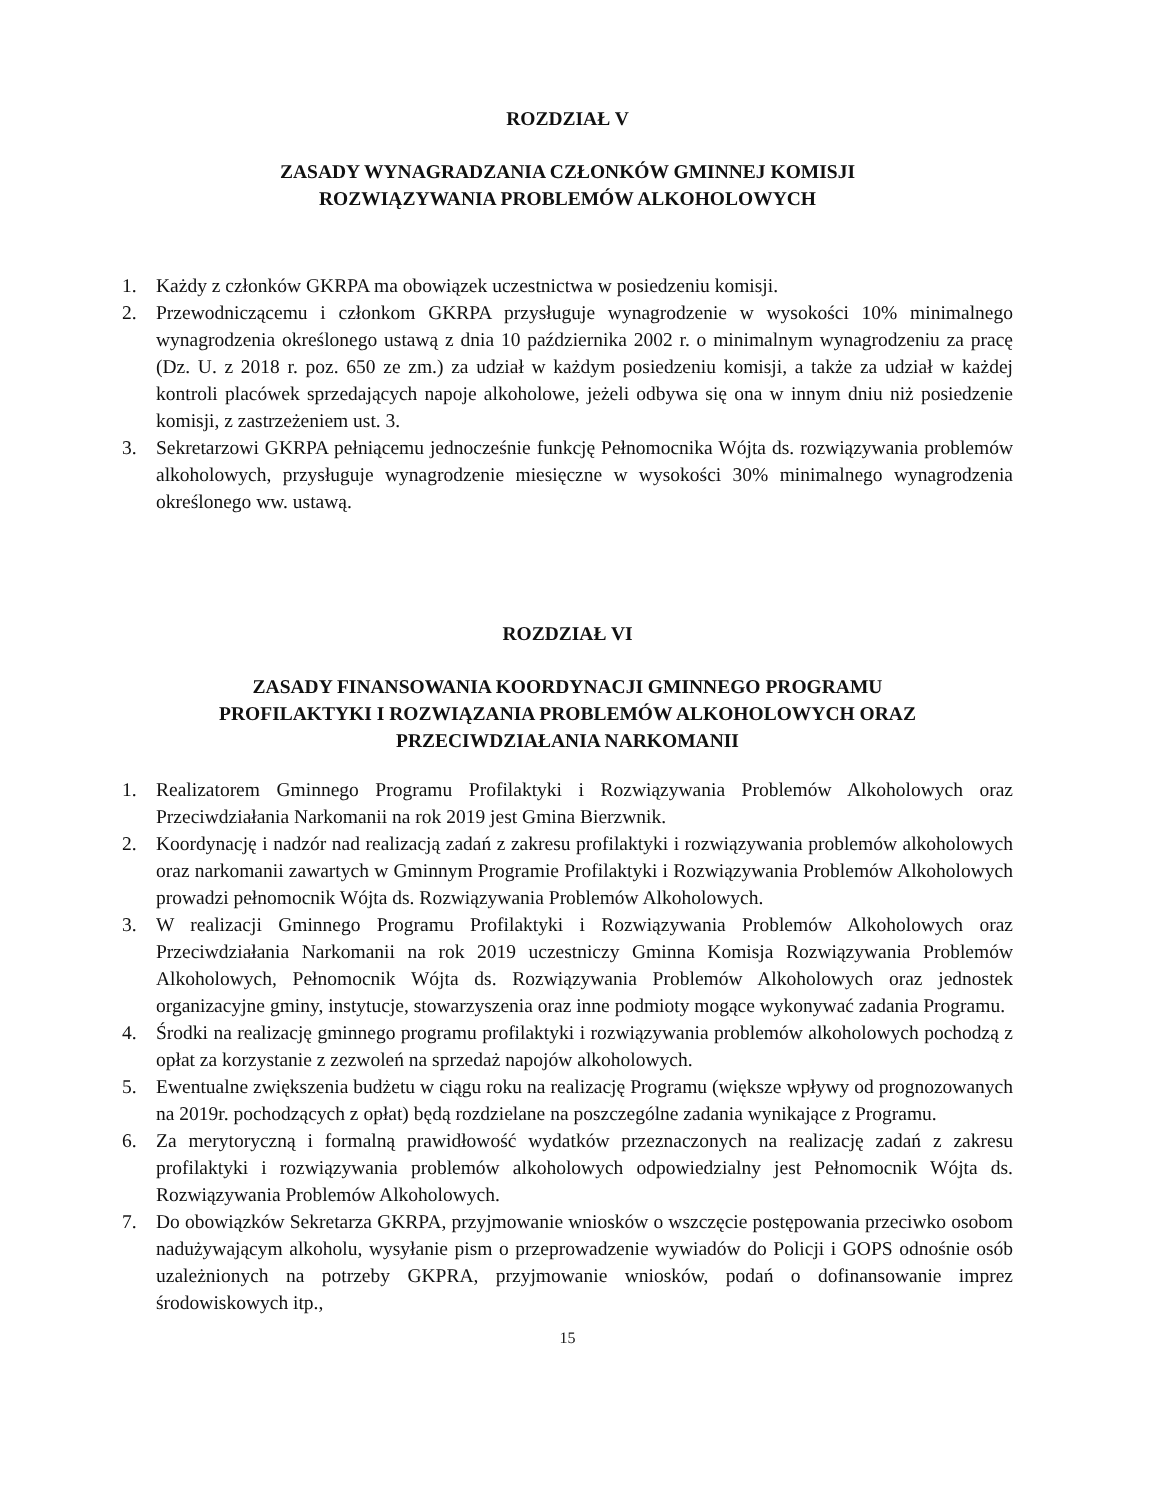ROZDZIAŁ V
ZASADY WYNAGRADZANIA CZŁONKÓW GMINNEJ KOMISJI
ROZWIĄZYWANIA PROBLEMÓW ALKOHOLOWYCH
1. Każdy z członków GKRPA ma obowiązek uczestnictwa w posiedzeniu komisji.
2. Przewodniczącemu i członkom GKRPA przysługuje wynagrodzenie w wysokości 10% minimalnego wynagrodzenia określonego ustawą z dnia 10 października 2002 r. o minimalnym wynagrodzeniu za pracę (Dz. U. z 2018 r. poz. 650 ze zm.) za udział w każdym posiedzeniu komisji, a także za udział w każdej kontroli placówek sprzedających napoje alkoholowe, jeżeli odbywa się ona w innym dniu niż posiedzenie komisji, z zastrzeżeniem ust. 3.
3. Sekretarzowi GKRPA pełniącemu jednocześnie funkcję Pełnomocnika Wójta ds. rozwiązywania problemów alkoholowych, przysługuje wynagrodzenie miesięczne w wysokości 30% minimalnego wynagrodzenia określonego ww. ustawą.
ROZDZIAŁ VI
ZASADY FINANSOWANIA KOORDYNACJI GMINNEGO PROGRAMU
PROFILAKTYKI I ROZWIĄZANIA PROBLEMÓW ALKOHOLOWYCH ORAZ
PRZECIWDZIAŁANIA NARKOMANII
1. Realizatorem Gminnego Programu Profilaktyki i Rozwiązywania Problemów Alkoholowych oraz Przeciwdziałania Narkomanii na rok 2019 jest Gmina Bierzwnik.
2. Koordynację i nadzór nad realizacją zadań z zakresu profilaktyki i rozwiązywania problemów alkoholowych oraz narkomanii zawartych w Gminnym Programie Profilaktyki i Rozwiązywania Problemów Alkoholowych prowadzi pełnomocnik Wójta ds. Rozwiązywania Problemów Alkoholowych.
3. W realizacji Gminnego Programu Profilaktyki i Rozwiązywania Problemów Alkoholowych oraz Przeciwdziałania Narkomanii na rok 2019 uczestniczy Gminna Komisja Rozwiązywania Problemów Alkoholowych, Pełnomocnik Wójta ds. Rozwiązywania Problemów Alkoholowych oraz jednostek organizacyjne gminy, instytucje, stowarzyszenia oraz inne podmioty mogące wykonywać zadania Programu.
4. Środki na realizację gminnego programu profilaktyki i rozwiązywania problemów alkoholowych pochodzą z opłat za korzystanie z zezwoleń na sprzedaż napojów alkoholowych.
5. Ewentualne zwiększenia budżetu w ciągu roku na realizację Programu (większe wpływy od prognozowanych na 2019r. pochodzących z opłat) będą rozdzielane na poszczególne zadania wynikające z Programu.
6. Za merytoryczną i formalną prawidłowość wydatków przeznaczonych na realizację zadań z zakresu profilaktyki i rozwiązywania problemów alkoholowych odpowiedzialny jest Pełnomocnik Wójta ds. Rozwiązywania Problemów Alkoholowych.
7. Do obowiązków Sekretarza GKRPA, przyjmowanie wniosków o wszczęcie postępowania przeciwko osobom nadużywającym alkoholu, wysyłanie pism o przeprowadzenie wywiadów do Policji i GOPS odnośnie osób uzależnionych na potrzeby GKPRA, przyjmowanie wniosków, podań o dofinansowanie imprez środowiskowych itp.,
15